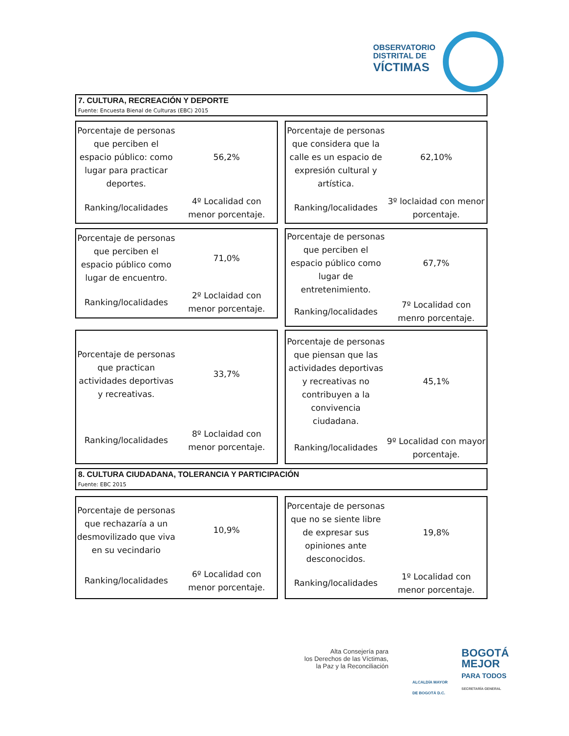OBSERVATORIO
DISTRITAL DE
VÍCTIMAS
7. CULTURA, RECREACIÓN Y DEPORTE
Fuente: Encuesta Bienal de Culturas (EBC) 2015
| Porcentaje de personas que perciben el espacio público: como lugar para practicar deportes. | 56,2% |
| Ranking/localidades | 4º Localidad con menor porcentaje. |
| Porcentaje de personas que considera que la calle es un espacio de expresión cultural y artística. | 62,10% |
| Ranking/localidades | 3º loclaidad con menor porcentaje. |
| Porcentaje de personas que perciben el espacio público como lugar de encuentro. | 71,0% |
| Ranking/localidades | 2º Loclaidad con menor porcentaje. |
| Porcentaje de personas que perciben el espacio público como lugar de entretenimiento. | 67,7% |
| Ranking/localidades | 7º Localidad con menro porcentaje. |
| Porcentaje de personas que practican actividades deportivas y recreativas. | 33,7% |
| Ranking/localidades | 8º Loclaidad con menor porcentaje. |
| Porcentaje de personas que piensan que las actividades deportivas y recreativas no contribuyen a la convivencia ciudadana. | 45,1% |
| Ranking/localidades | 9º Localidad con mayor porcentaje. |
8. CULTURA CIUDADANA, TOLERANCIA Y PARTICIPACIÓN
Fuente: EBC 2015
| Porcentaje de personas que rechazaría a un desmovilizado que viva en su vecindario | 10,9% |
| Ranking/localidades | 6º Localidad con menor porcentaje. |
| Porcentaje de personas que no se siente libre de expresar sus opiniones ante desconocidos. | 19,8% |
| Ranking/localidades | 1º Localidad con menor porcentaje. |
Alta Consejería para
los Derechos de las Víctimas,
la Paz y la Reconciliación
ALCALDÍA MAYOR
DE BOGOTÁ D.C.
BOGOTÁ
MEJOR
PARA TODOS
SECRETARÍA GENERAL